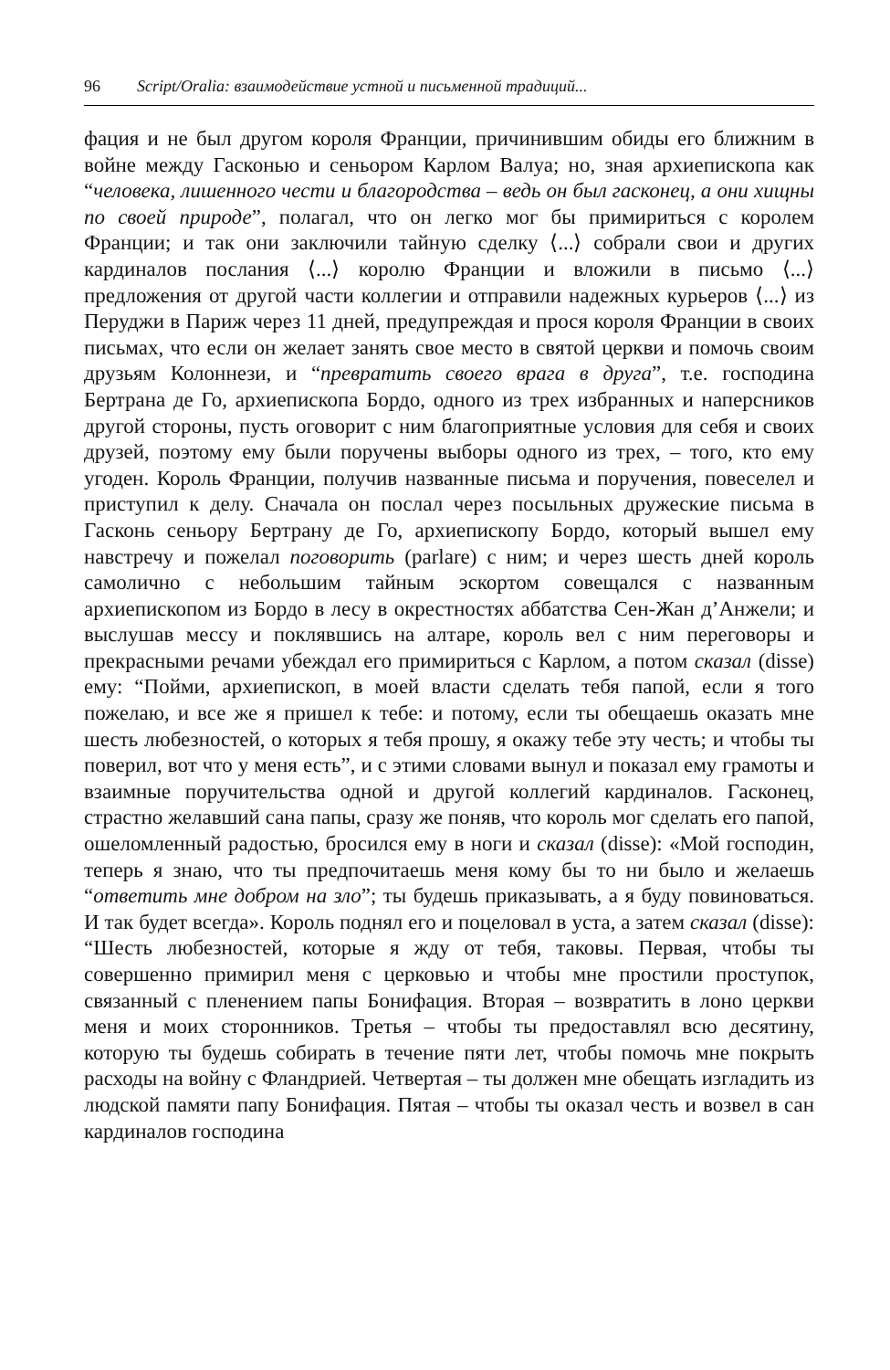96 Script/Oralia: взаимодействие устной и письменной традиций...
фация и не был другом короля Франции, причинившим обиды его ближним в войне между Гасконью и сеньором Карлом Валуа; но, зная архиепископа как “человека, лишенного чести и благородства – ведь он был гасконец, а они хищны по своей природе”, полагал, что он легко мог бы примириться с королем Франции; и так они заключили тайную сделку ⟨...⟩ собрали свои и других кардиналов послания ⟨...⟩ королю Франции и вложили в письмо ⟨...⟩ предложения от другой части коллегии и отправили надежных курьеров ⟨...⟩ из Перуджи в Париж через 11 дней, предупреждая и прося короля Франции в своих письмах, что если он желает занять свое место в святой церкви и помочь своим друзьям Колоннези, и “превратить своего врага в друга”, т.е. господина Бертрана де Го, архиепископа Бордо, одного из трех избранных и наперсников другой стороны, пусть оговорит с ним благоприятные условия для себя и своих друзей, поэтому ему были поручены выборы одного из трех, – того, кто ему угоден. Король Франции, получив названные письма и поручения, повеселел и приступил к делу. Сначала он послал через посыльных дружеские письма в Гасконь сеньору Бертрану де Го, архиепископу Бордо, который вышел ему навстречу и пожелал поговорить (parlare) с ним; и через шесть дней король самолично с небольшим тайным эскортом совещался с названным архиепископом из Бордо в лесу в окрестностях аббатства Сен-Жан д’Анжели; и выслушав мессу и поклявшись на алтаре, король вел с ним переговоры и прекрасными речами убеждал его примириться с Карлом, а потом сказал (disse) ему: “Пойми, архиепископ, в моей власти сделать тебя папой, если я того пожелаю, и все же я пришел к тебе: и потому, если ты обещаешь оказать мне шесть любезностей, о которых я тебя прошу, я окажу тебе эту честь; и чтобы ты поверил, вот что у меня есть”, и с этими словами вынул и показал ему грамоты и взаимные поручительства одной и другой коллегий кардиналов. Гасконец, страстно желавший сана папы, сразу же поняв, что король мог сделать его папой, ошеломленный радостью, бросился ему в ноги и сказал (disse): «Мой господин, теперь я знаю, что ты предпочитаешь меня кому бы то ни было и желаешь “ответить мне добром на зло”; ты будешь приказывать, а я буду повиноваться. И так будет всегда». Король поднял его и поцеловал в уста, а затем сказал (disse): “Шесть любезностей, которые я жду от тебя, таковы. Первая, чтобы ты совершенно примирил меня с церковью и чтобы мне простили проступок, связанный с пленением папы Бонифация. Вторая – возвратить в лоно церкви меня и моих сторонников. Третья – чтобы ты предоставлял всю десятину, которую ты будешь собирать в течение пяти лет, чтобы помочь мне покрыть расходы на войну с Фландрией. Четвертая – ты должен мне обещать изгладить из людской памяти папу Бонифация. Пятая – чтобы ты оказал честь и возвел в сан кардиналов господина